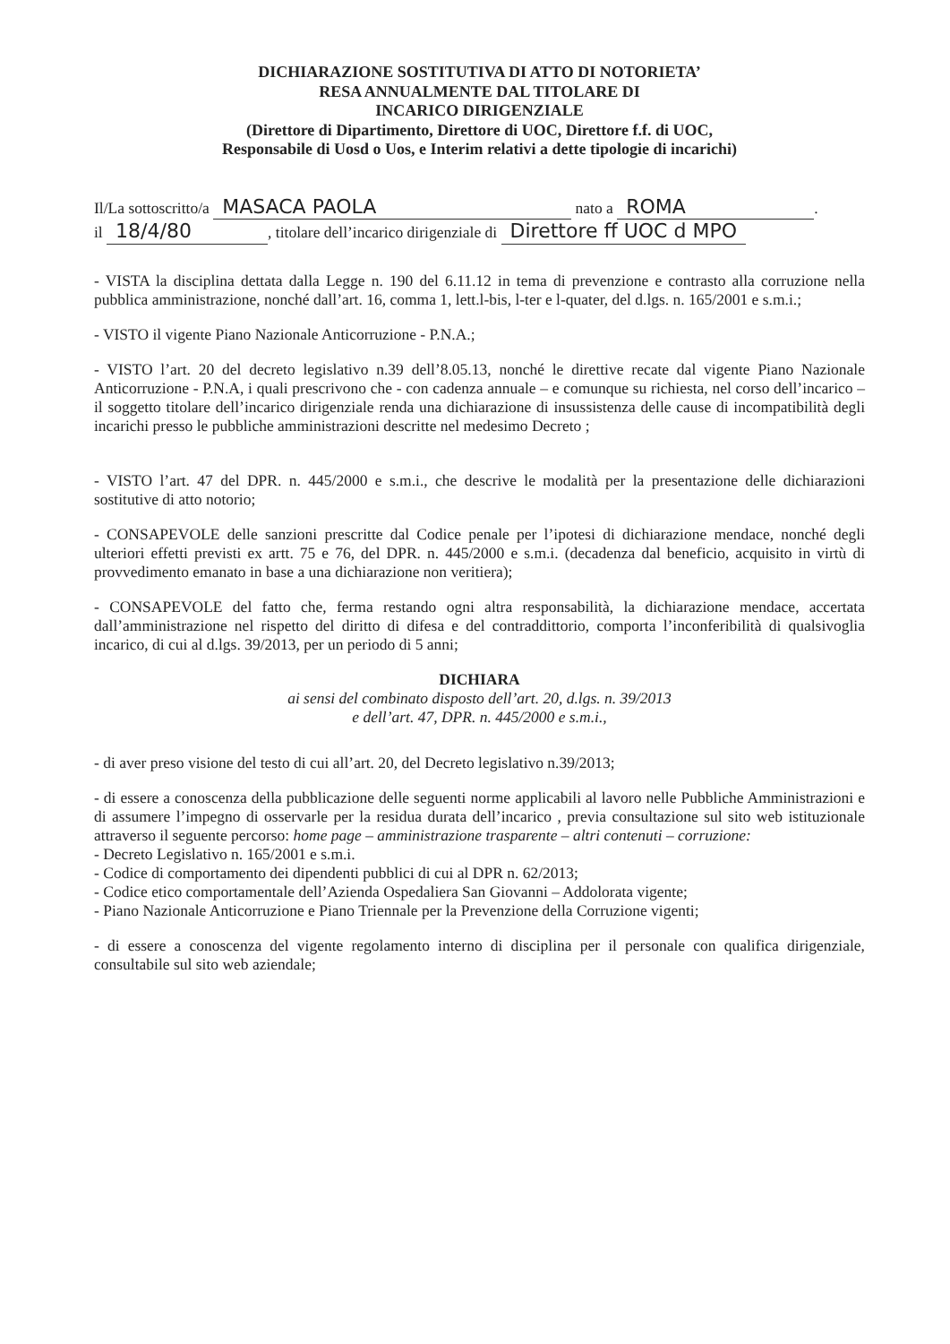DICHIARAZIONE SOSTITUTIVA DI ATTO DI NOTORIETA’
RESA ANNUALMENTE DAL TITOLARE DI
INCARICO DIRIGENZIALE
(Direttore di Dipartimento, Direttore di UOC, Direttore f.f. di UOC,
Responsabile di Uosd o Uos, e Interim relativi a dette tipologie di incarichi)
Il/La sottoscritto/a MASACA PAOLA nato a ROMA.
il 18/4/80, titolare dell’incarico dirigenziale di Direttore ff UOC d MPO
- VISTA la disciplina dettata dalla Legge n. 190 del 6.11.12 in tema di prevenzione e contrasto alla corruzione nella pubblica amministrazione, nonché dall’art. 16, comma 1, lett.l-bis, l-ter e l-quater, del d.lgs. n. 165/2001 e s.m.i.;
- VISTO il vigente Piano Nazionale Anticorruzione - P.N.A.;
- VISTO l’art. 20 del decreto legislativo n.39 dell’8.05.13, nonché le direttive recate dal vigente Piano Nazionale Anticorruzione - P.N.A, i quali prescrivono che - con cadenza annuale – e comunque su richiesta, nel corso dell’incarico – il soggetto titolare dell’incarico dirigenziale renda una dichiarazione di insussistenza delle cause di incompatibilità degli incarichi presso le pubbliche amministrazioni descritte nel medesimo Decreto ;
- VISTO l’art. 47 del DPR. n. 445/2000 e s.m.i., che descrive le modalità per la presentazione delle dichiarazioni sostitutive di atto notorio;
- CONSAPEVOLE delle sanzioni prescritte dal Codice penale per l’ipotesi di dichiarazione mendace, nonché degli ulteriori effetti previsti ex artt. 75 e 76, del DPR. n. 445/2000 e s.m.i. (decadenza dal beneficio, acquisito in virtù di provvedimento emanato in base a una dichiarazione non veritiera);
- CONSAPEVOLE del fatto che, ferma restando ogni altra responsabilità, la dichiarazione mendace, accertata dall’amministrazione nel rispetto del diritto di difesa e del contraddittorio, comporta l’inconferibilità di qualsivoglia incarico, di cui al d.lgs. 39/2013, per un periodo di 5 anni;
DICHIARA
ai sensi del combinato disposto dell’art. 20, d.lgs. n. 39/2013
e dell’art. 47, DPR. n. 445/2000 e s.m.i.,
- di aver preso visione del testo di cui all’art. 20, del Decreto legislativo n.39/2013;
- di essere a conoscenza della pubblicazione delle seguenti norme applicabili al lavoro nelle Pubbliche Amministrazioni e di assumere l’impegno di osservarle per la residua durata dell’incarico , previa consultazione sul sito web istituzionale attraverso il seguente percorso: home page – amministrazione trasparente – altri contenuti – corruzione:
- Decreto Legislativo n. 165/2001 e s.m.i.
- Codice di comportamento dei dipendenti pubblici di cui al DPR n. 62/2013;
- Codice etico comportamentale dell’Azienda Ospedaliera San Giovanni – Addolorata vigente;
- Piano Nazionale Anticorruzione e Piano Triennale per la Prevenzione della Corruzione vigenti;
- di essere a conoscenza del vigente regolamento interno di disciplina per il personale con qualifica dirigenziale, consultabile sul sito web aziendale;